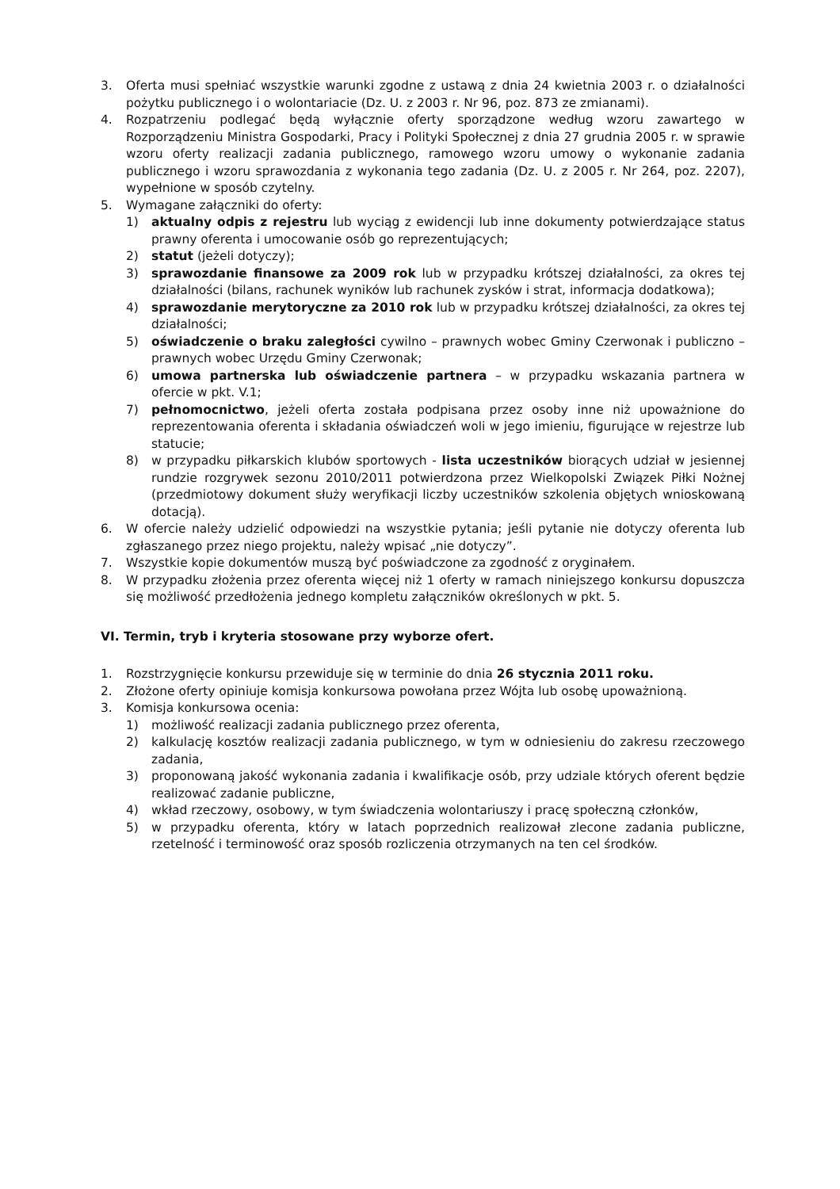3. Oferta musi spełniać wszystkie warunki zgodne z ustawą z dnia 24 kwietnia 2003 r. o działalności pożytku publicznego i o wolontariacie (Dz. U. z 2003 r. Nr 96, poz. 873 ze zmianami).
4. Rozpatrzeniu podlegać będą wyłącznie oferty sporządzone według wzoru zawartego w Rozporządzeniu Ministra Gospodarki, Pracy i Polityki Społecznej z dnia 27 grudnia 2005 r. w sprawie wzoru oferty realizacji zadania publicznego, ramowego wzoru umowy o wykonanie zadania publicznego i wzoru sprawozdania z wykonania tego zadania (Dz. U. z 2005 r. Nr 264, poz. 2207), wypełnione w sposób czytelny.
5. Wymagane załączniki do oferty:
1) aktualny odpis z rejestru lub wyciąg z ewidencji lub inne dokumenty potwierdzające status prawny oferenta i umocowanie osób go reprezentujących;
2) statut (jeżeli dotyczy);
3) sprawozdanie finansowe za 2009 rok lub w przypadku krótszej działalności, za okres tej działalności (bilans, rachunek wyników lub rachunek zysków i strat, informacja dodatkowa);
4) sprawozdanie merytoryczne za 2010 rok lub w przypadku krótszej działalności, za okres tej działalności;
5) oświadczenie o braku zaległości cywilno – prawnych wobec Gminy Czerwonak i publiczno – prawnych wobec Urzędu Gminy Czerwonak;
6) umowa partnerska lub oświadczenie partnera – w przypadku wskazania partnera w ofercie w pkt. V.1;
7) pełnomocnictwo, jeżeli oferta została podpisana przez osoby inne niż upoważnione do reprezentowania oferenta i składania oświadczeń woli w jego imieniu, figurujące w rejestrze lub statucie;
8) w przypadku piłkarskich klubów sportowych - lista uczestników biorących udział w jesiennej rundzie rozgrywek sezonu 2010/2011 potwierdzona przez Wielkopolski Związek Piłki Nożnej (przedmiotowy dokument służy weryfikacji liczby uczestników szkolenia objętych wnioskowaną dotacją).
6. W ofercie należy udzielić odpowiedzi na wszystkie pytania; jeśli pytanie nie dotyczy oferenta lub zgłaszanego przez niego projektu, należy wpisać „nie dotyczy”.
7. Wszystkie kopie dokumentów muszą być poświadczone za zgodność z oryginałem.
8. W przypadku złożenia przez oferenta więcej niż 1 oferty w ramach niniejszego konkursu dopuszcza się możliwość przedłożenia jednego kompletu załączników określonych w pkt. 5.
VI. Termin, tryb i kryteria stosowane przy wyborze ofert.
1. Rozstrzygnięcie konkursu przewiduje się w terminie do dnia 26 stycznia 2011 roku.
2. Złożone oferty opiniuje komisja konkursowa powołana przez Wójta lub osobę upoważnioną.
3. Komisja konkursowa ocenia:
1) możliwość realizacji zadania publicznego przez oferenta,
2) kalkulację kosztów realizacji zadania publicznego, w tym w odniesieniu do zakresu rzeczowego zadania,
3) proponowaną jakość wykonania zadania i kwalifikacje osób, przy udziale których oferent będzie realizować zadanie publiczne,
4) wkład rzeczowy, osobowy, w tym świadczenia wolontariuszy i pracę społeczną członków,
5) w przypadku oferenta, który w latach poprzednich realizował zlecone zadania publiczne, rzetelność i terminowość oraz sposób rozliczenia otrzymanych na ten cel środków.